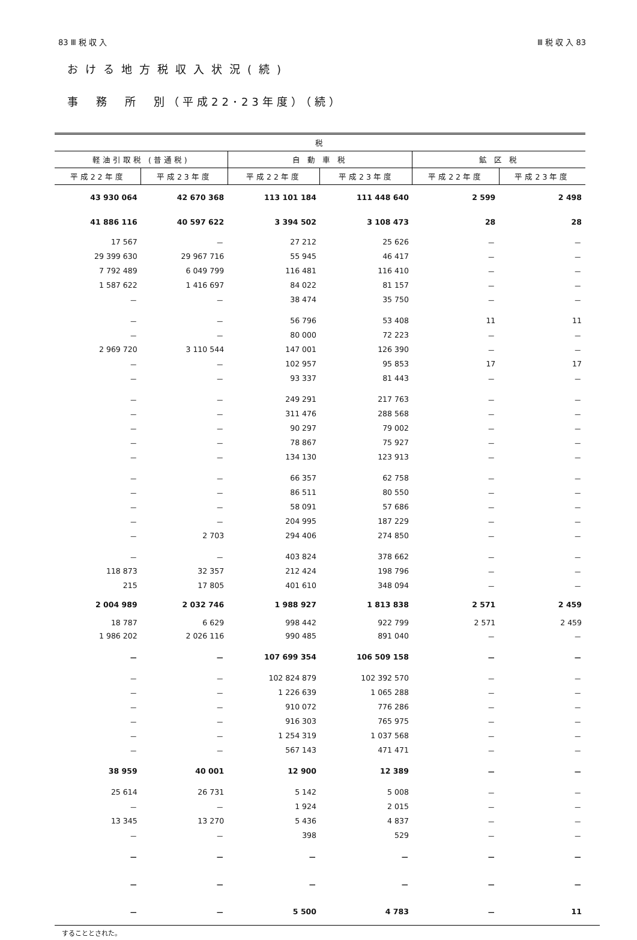83 Ⅲ 税 収 入 Ⅲ 税 収 入 83
おける地方税収入状況(続)
事　務　所　別（平成22･23年度）（続）
| 税 | | | | | |
| --- | --- | --- | --- | --- | --- |
| 軽油引取税 (普通税) | | 自 動 車 税 | | 鉱 区 税 | |
| 平成22年度 | 平成23年度 | 平成22年度 | 平成23年度 | 平成22年度 | 平成23年度 |
| 43 930 064 | 42 670 368 | 113 101 184 | 111 448 640 | 2 599 | 2 498 |
| 41 886 116 | 40 597 622 | 3 394 502 | 3 108 473 | 28 | 28 |
| 17 567 | － | 27 212 | 25 626 | － | － |
| 29 399 630 | 29 967 716 | 55 945 | 46 417 | － | － |
| 7 792 489 | 6 049 799 | 116 481 | 116 410 | － | － |
| 1 587 622 | 1 416 697 | 84 022 | 81 157 | － | － |
| － | － | 38 474 | 35 750 | － | － |
| － | － | 56 796 | 53 408 | 11 | 11 |
| － | － | 80 000 | 72 223 | － | － |
| 2 969 720 | 3 110 544 | 147 001 | 126 390 | － | － |
| － | － | 102 957 | 95 853 | 17 | 17 |
| － | － | 93 337 | 81 443 | － | － |
| － | － | 249 291 | 217 763 | － | － |
| － | － | 311 476 | 288 568 | － | － |
| － | － | 90 297 | 79 002 | － | － |
| － | － | 78 867 | 75 927 | － | － |
| － | － | 134 130 | 123 913 | － | － |
| － | － | 66 357 | 62 758 | － | － |
| － | － | 86 511 | 80 550 | － | － |
| － | － | 58 091 | 57 686 | － | － |
| － | － | 204 995 | 187 229 | － | － |
| － | 2 703 | 294 406 | 274 850 | － | － |
| － | － | 403 824 | 378 662 | － | － |
| 118 873 | 32 357 | 212 424 | 198 796 | － | － |
| 215 | 17 805 | 401 610 | 348 094 | － | － |
| 2 004 989 | 2 032 746 | 1 988 927 | 1 813 838 | 2 571 | 2 459 |
| 18 787 | 6 629 | 998 442 | 922 799 | 2 571 | 2 459 |
| 1 986 202 | 2 026 116 | 990 485 | 891 040 | － | － |
| － | － | 107 699 354 | 106 509 158 | － | － |
| － | － | 102 824 879 | 102 392 570 | － | － |
| － | － | 1 226 639 | 1 065 288 | － | － |
| － | － | 910 072 | 776 286 | － | － |
| － | － | 916 303 | 765 975 | － | － |
| － | － | 1 254 319 | 1 037 568 | － | － |
| － | － | 567 143 | 471 471 | － | － |
| 38 959 | 40 001 | 12 900 | 12 389 | － | － |
| 25 614 | 26 731 | 5 142 | 5 008 | － | － |
| － | － | 1 924 | 2 015 | － | － |
| 13 345 | 13 270 | 5 436 | 4 837 | － | － |
| － | － | 398 | 529 | － | － |
| － | － | － | － | － | － |
| － | － | － | － | － | － |
| － | － | 5 500 | 4 783 | － | 11 |
することとされた。